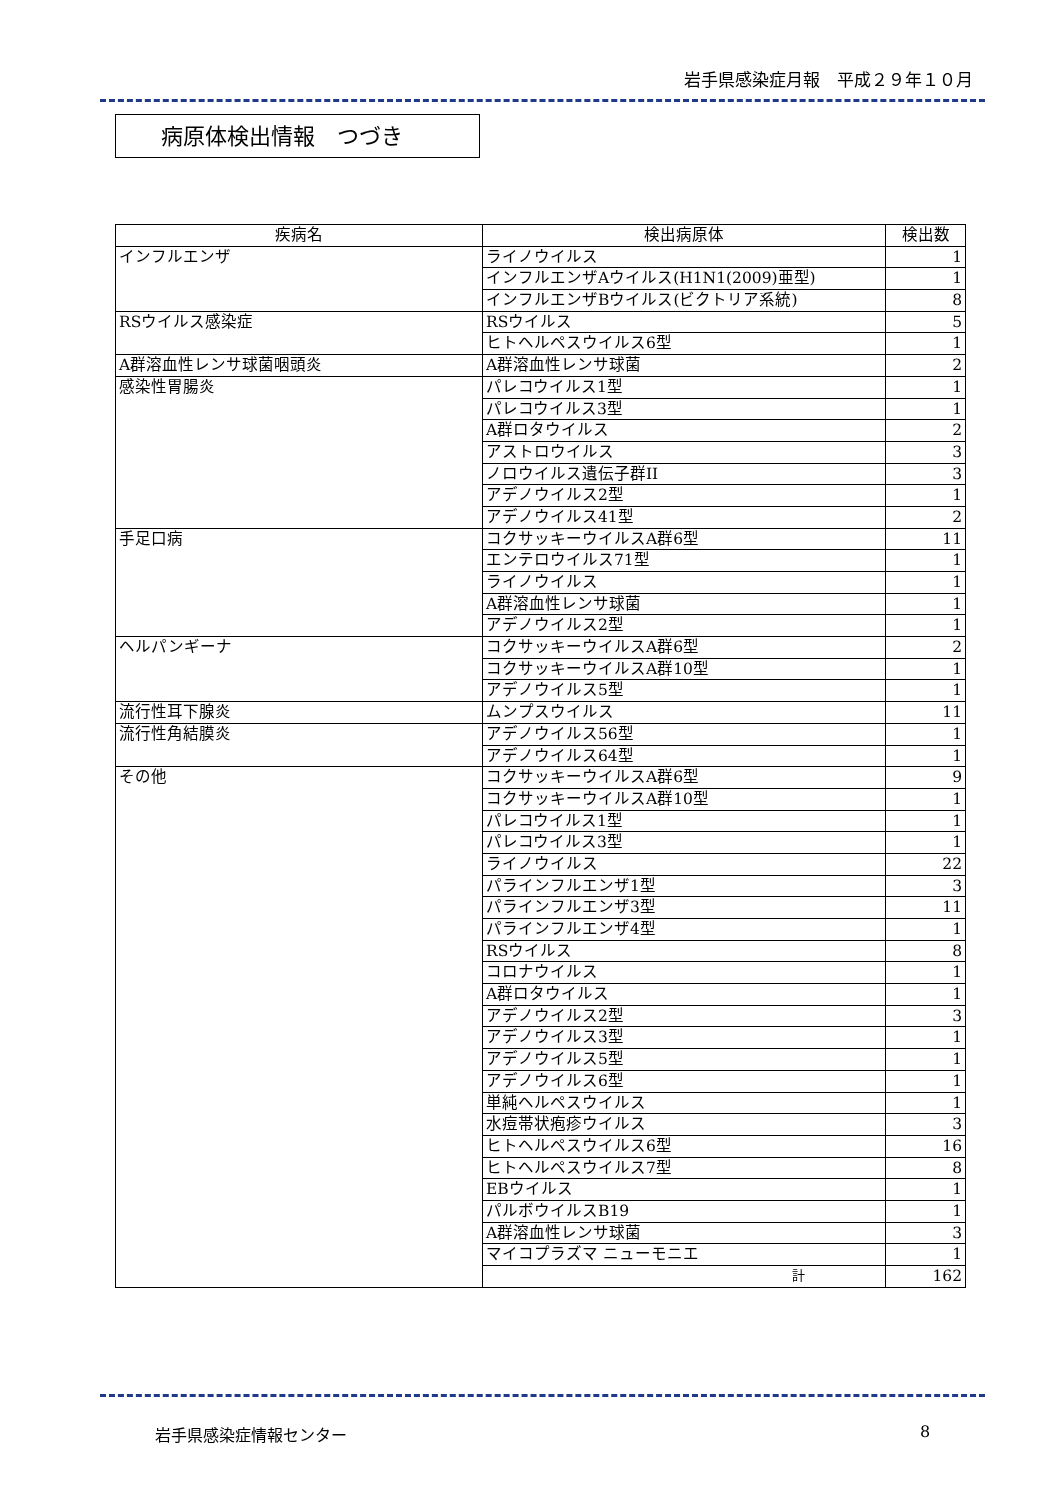岩手県感染症月報　平成２９年１０月
病原体検出情報　つづき
| 疾病名 | 検出病原体 | 検出数 |
| --- | --- | --- |
| インフルエンザ | ライノウイルス | 1 |
| | インフルエンザAウイルス(H1N1(2009)亜型) | 1 |
| | インフルエンザBウイルス(ビクトリア系統) | 8 |
| RSウイルス感染症 | RSウイルス | 5 |
| | ヒトヘルペスウイルス6型 | 1 |
| A群溶血性レンサ球菌咽頭炎 | A群溶血性レンサ球菌 | 2 |
| 感染性胃腸炎 | パレコウイルス1型 | 1 |
| | パレコウイルス3型 | 1 |
| | A群ロタウイルス | 2 |
| | アストロウイルス | 3 |
| | ノロウイルス遺伝子群II | 3 |
| | アデノウイルス2型 | 1 |
| | アデノウイルス41型 | 2 |
| 手足口病 | コクサッキーウイルスA群6型 | 11 |
| | エンテロウイルス71型 | 1 |
| | ライノウイルス | 1 |
| | A群溶血性レンサ球菌 | 1 |
| | アデノウイルス2型 | 1 |
| ヘルパンギーナ | コクサッキーウイルスA群6型 | 2 |
| | コクサッキーウイルスA群10型 | 1 |
| | アデノウイルス5型 | 1 |
| 流行性耳下腺炎 | ムンプスウイルス | 11 |
| 流行性角結膜炎 | アデノウイルス56型 | 1 |
| | アデノウイルス64型 | 1 |
| その他 | コクサッキーウイルスA群6型 | 9 |
| | コクサッキーウイルスA群10型 | 1 |
| | パレコウイルス1型 | 1 |
| | パレコウイルス3型 | 1 |
| | ライノウイルス | 22 |
| | パラインフルエンザ1型 | 3 |
| | パラインフルエンザ3型 | 11 |
| | パラインフルエンザ4型 | 1 |
| | RSウイルス | 8 |
| | コロナウイルス | 1 |
| | A群ロタウイルス | 1 |
| | アデノウイルス2型 | 3 |
| | アデノウイルス3型 | 1 |
| | アデノウイルス5型 | 1 |
| | アデノウイルス6型 | 1 |
| | 単純ヘルペスウイルス | 1 |
| | 水痘帯状疱疹ウイルス | 3 |
| | ヒトヘルペスウイルス6型 | 16 |
| | ヒトヘルペスウイルス7型 | 8 |
| | EBウイルス | 1 |
| | パルボウイルスB19 | 1 |
| | A群溶血性レンサ球菌 | 3 |
| | マイコプラズマ ニューモニエ | 1 |
| | 計 | 162 |
岩手県感染症情報センター 8